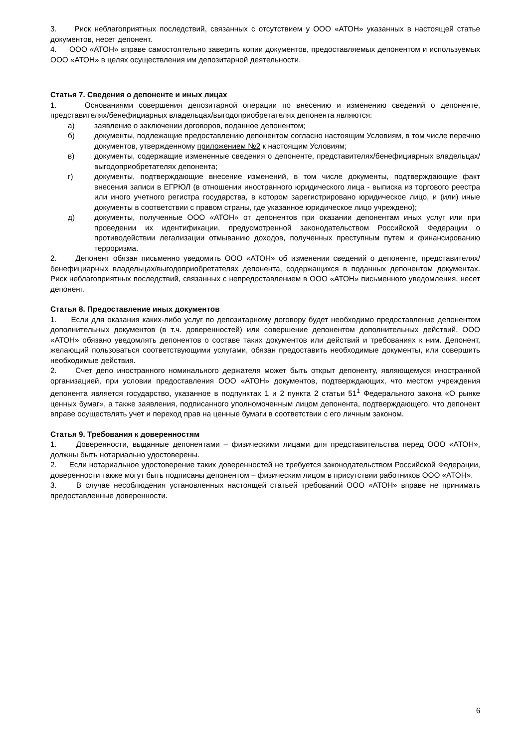3. Риск неблагоприятных последствий, связанных с отсутствием у ООО «АТОН» указанных в настоящей статье документов, несет депонент.
4. ООО «АТОН» вправе самостоятельно заверять копии документов, предоставляемых депонентом и используемых ООО «АТОН» в целях осуществления им депозитарной деятельности.
Статья 7. Сведения о депоненте и иных лицах
1. Основаниями совершения депозитарной операции по внесению и изменению сведений о депоненте, представителях/бенефициарных владельцах/выгодоприобретателях депонента являются:
а) заявление о заключении договоров, поданное депонентом;
б) документы, подлежащие предоставлению депонентом согласно настоящим Условиям, в том числе перечню документов, утвержденному приложением №2 к настоящим Условиям;
в) документы, содержащие измененные сведения о депоненте, представителях/бенефициарных владельцах/выгодоприобретателях депонента;
г) документы, подтверждающие внесение изменений, в том числе документы, подтверждающие факт внесения записи в ЕГРЮЛ (в отношении иностранного юридического лица - выписка из торгового реестра или иного учетного регистра государства, в котором зарегистрировано юридическое лицо, и (или) иные документы в соответствии с правом страны, где указанное юридическое лицо учреждено);
д) документы, полученные ООО «АТОН» от депонентов при оказании депонентам иных услуг или при проведении их идентификации, предусмотренной законодательством Российской Федерации о противодействии легализации отмыванию доходов, полученных преступным путем и финансированию терроризма.
2. Депонент обязан письменно уведомить ООО «АТОН» об изменении сведений о депоненте, представителях/бенефициарных владельцах/выгодоприобретателях депонента, содержащихся в поданных депонентом документах. Риск неблагоприятных последствий, связанных с непредоставлением в ООО «АТОН» письменного уведомления, несет депонент.
Статья 8. Предоставление иных документов
1. Если для оказания каких-либо услуг по депозитарному договору будет необходимо предоставление депонентом дополнительных документов (в т.ч. доверенностей) или совершение депонентом дополнительных действий, ООО «АТОН» обязано уведомлять депонентов о составе таких документов или действий и требованиях к ним. Депонент, желающий пользоваться соответствующими услугами, обязан предоставить необходимые документы, или совершить необходимые действия.
2. Счет депо иностранного номинального держателя может быть открыт депоненту, являющемуся иностранной организацией, при условии предоставления ООО «АТОН» документов, подтверждающих, что местом учреждения депонента является государство, указанное в подпунктах 1 и 2 пункта 2 статьи 51<sup>1</sup> Федерального закона «О рынке ценных бумаг», а также заявления, подписанного уполномоченным лицом депонента, подтверждающего, что депонент вправе осуществлять учет и переход прав на ценные бумаги в соответствии с его личным законом.
Статья 9. Требования к доверенностям
1. Доверенности, выданные депонентами – физическими лицами для представительства перед ООО «АТОН», должны быть нотариально удостоверены.
2. Если нотариальное удостоверение таких доверенностей не требуется законодательством Российской Федерации, доверенности также могут быть подписаны депонентом – физическим лицом в присутствии работников ООО «АТОН».
3. В случае несоблюдения установленных настоящей статьей требований ООО «АТОН» вправе не принимать предоставленные доверенности.
6